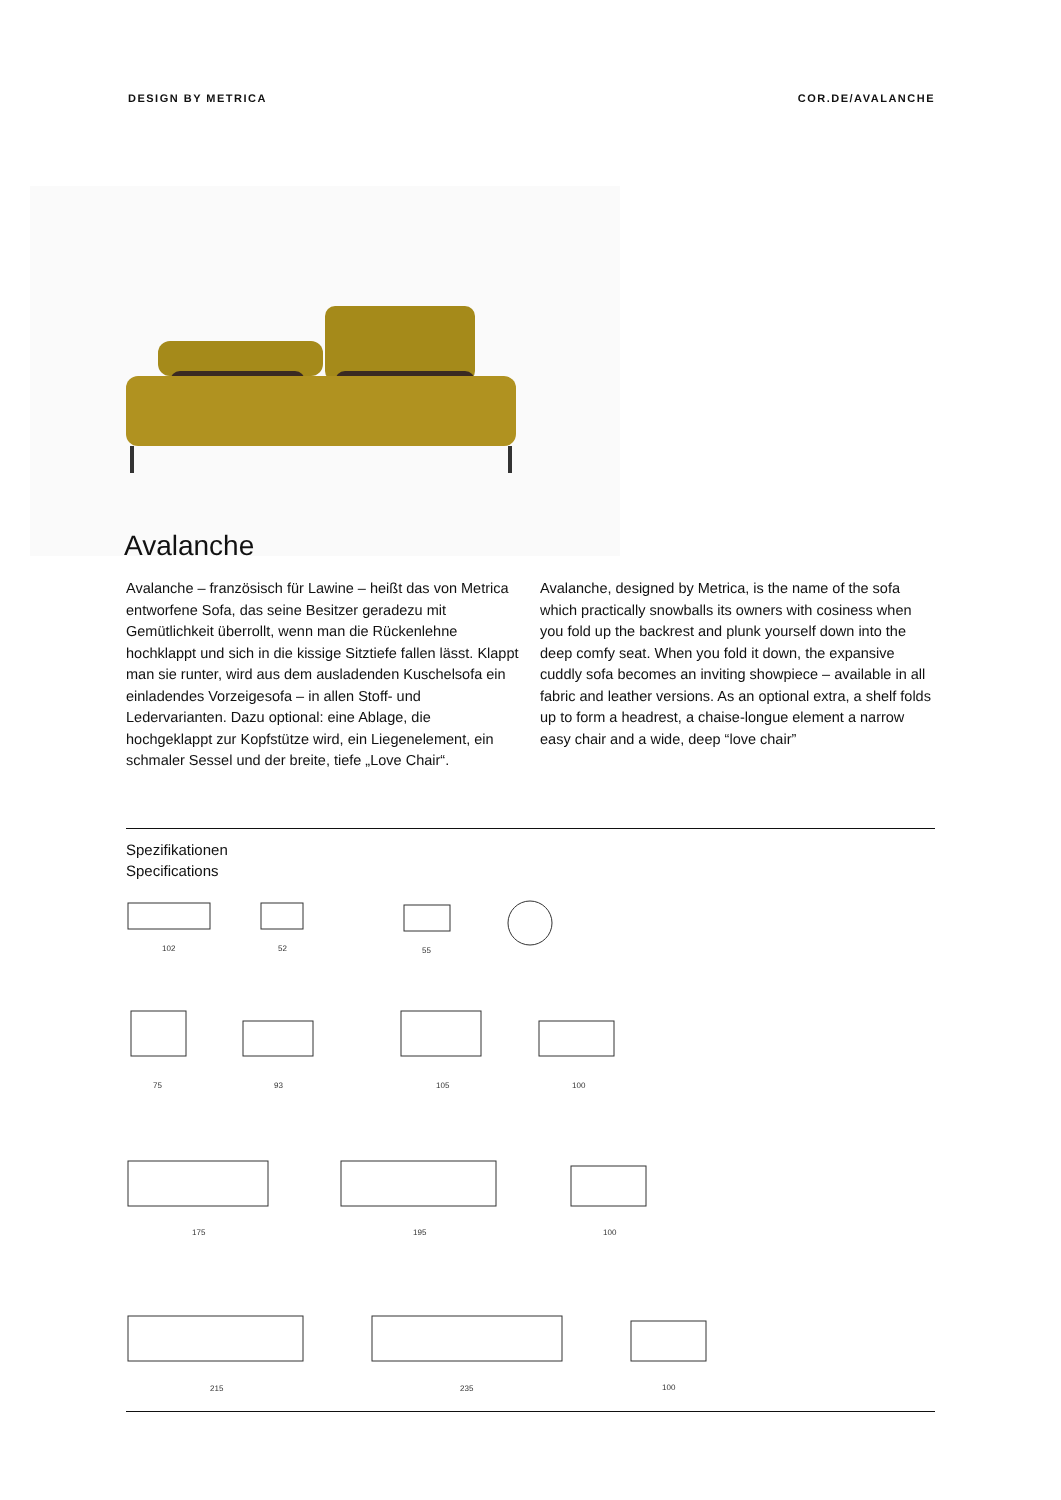DESIGN BY METRICA COR.DE/AVALANCHE
Avalanche
Avalanche – französisch für Lawine – heißt das von Metrica entworfene Sofa, das seine Besitzer geradezu mit Gemütlichkeit überrollt, wenn man die Rückenlehne hochklappt und sich in die kissige Sitztiefe fallen lässt. Klappt man sie runter, wird aus dem ausladenden Kuschelsofa ein einladendes Vorzeigesofa – in allen Stoff- und Ledervarianten. Dazu optional: eine Ablage, die hochgeklappt zur Kopfstütze wird, ein Liegenelement, ein schmaler Sessel und der breite, tiefe „Love Chair“.
Avalanche, designed by Metrica, is the name of the sofa which practically snowballs its owners with cosiness when you fold up the backrest and plunk yourself down into the deep comfy seat. When you fold it down, the expansive cuddly sofa becomes an inviting showpiece – available in all fabric and leather versions. As an optional extra, a shelf folds up to form a headrest, a chaise-longue element a narrow easy chair and a wide, deep “love chair”
Spezifikationen
Specifications
102
52
55
75
93
105
100
175
195
100
215
235
100